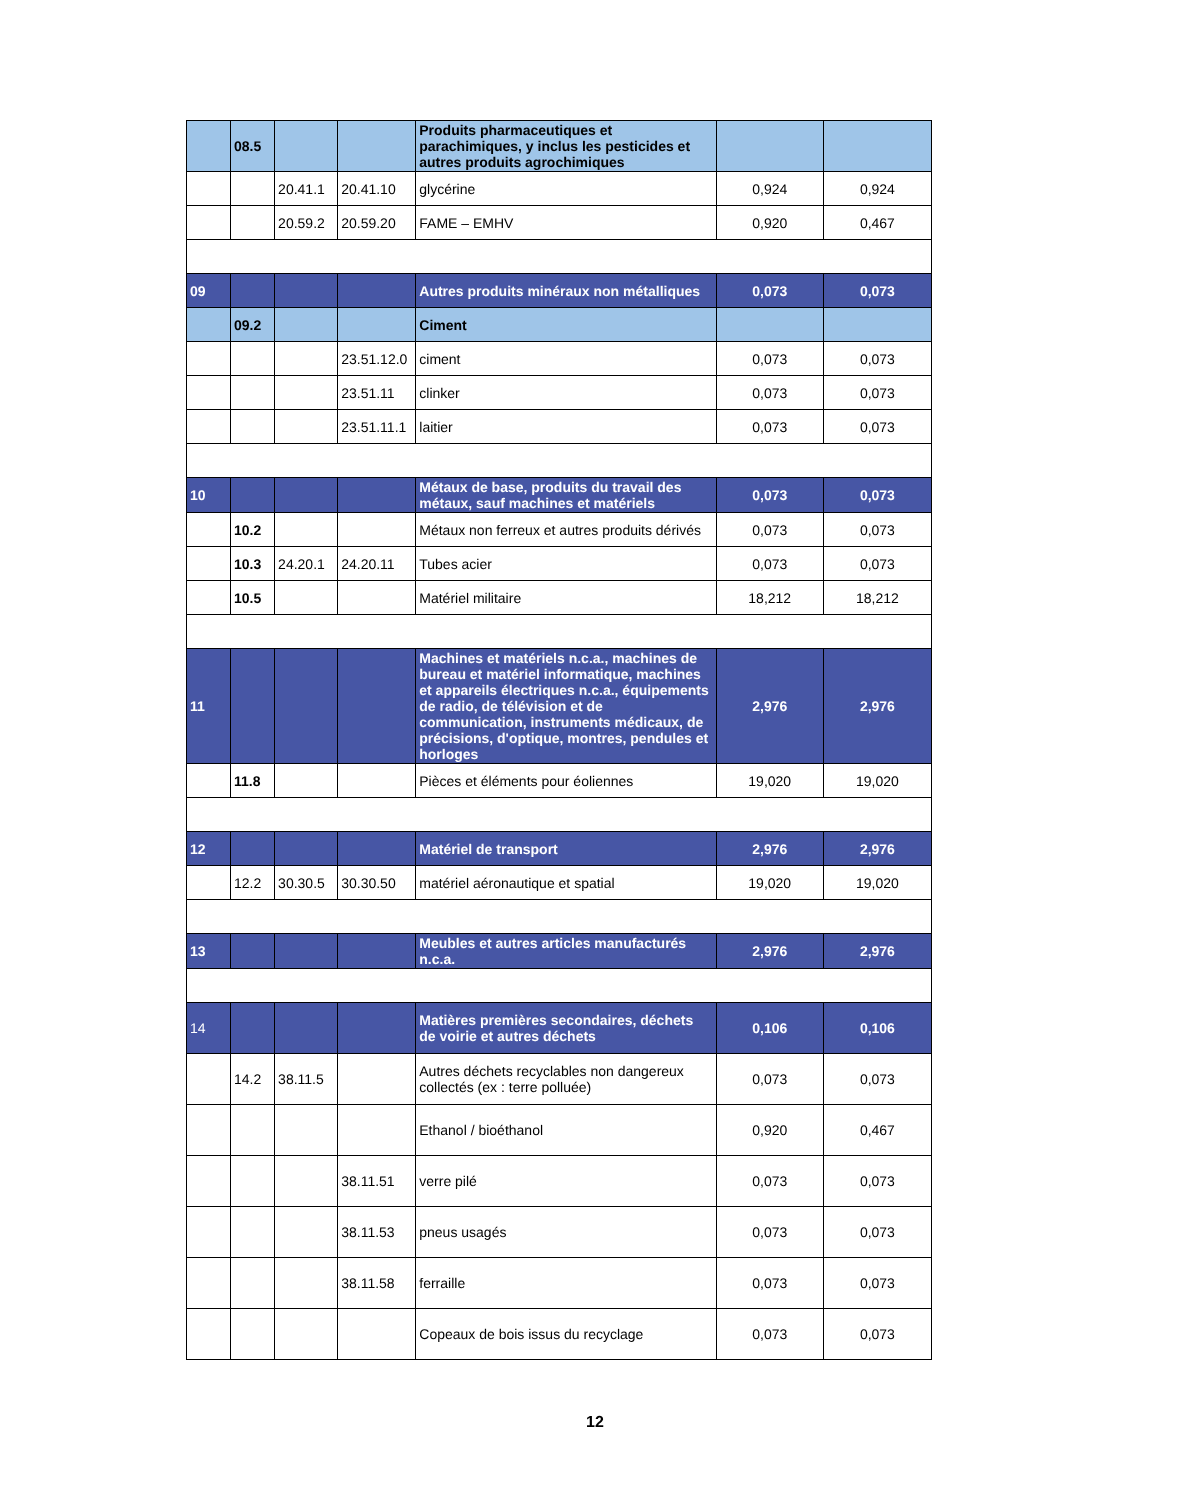| | 08.5 | | | Produits pharmaceutiques et parachimiques, y inclus les pesticides et autres produits agrochimiques | | |
| | | 20.41.1 | 20.41.10 | glycérine | 0,924 | 0,924 |
| | | 20.59.2 | 20.59.20 | FAME – EMHV | 0,920 | 0,467 |
| 09 | | | | Autres produits minéraux non métalliques | 0,073 | 0,073 |
| | 09.2 | | | Ciment | | |
| | | | 23.51.12.0 | ciment | 0,073 | 0,073 |
| | | | 23.51.11 | clinker | 0,073 | 0,073 |
| | | | 23.51.11.1 | laitier | 0,073 | 0,073 |
| 10 | | | | Métaux de base, produits du travail des métaux, sauf machines et matériels | 0,073 | 0,073 |
| | 10.2 | | | Métaux non ferreux et autres produits dérivés | 0,073 | 0,073 |
| | 10.3 | 24.20.1 | 24.20.11 | Tubes acier | 0,073 | 0,073 |
| | 10.5 | | | Matériel militaire | 18,212 | 18,212 |
| 11 | | | | Machines et matériels n.c.a., machines de bureau et matériel informatique, machines et appareils électriques n.c.a., équipements de radio, de télévision et de communication, instruments médicaux, de précisions, d'optique, montres, pendules et horloges | 2,976 | 2,976 |
| | 11.8 | | | Pièces et éléments pour éoliennes | 19,020 | 19,020 |
| 12 | | | | Matériel de transport | 2,976 | 2,976 |
| | 12.2 | 30.30.5 | 30.30.50 | matériel aéronautique et spatial | 19,020 | 19,020 |
| 13 | | | | Meubles et autres articles manufacturés n.c.a. | 2,976 | 2,976 |
| 14 | | | | Matières premières secondaires, déchets de voirie et autres déchets | 0,106 | 0,106 |
| | 14.2 | 38.11.5 | | Autres déchets recyclables non dangereux collectés (ex : terre polluée) | 0,073 | 0,073 |
| | | | | Ethanol / bioéthanol | 0,920 | 0,467 |
| | | | 38.11.51 | verre pilé | 0,073 | 0,073 |
| | | | 38.11.53 | pneus usagés | 0,073 | 0,073 |
| | | | 38.11.58 | ferraille | 0,073 | 0,073 |
| | | | | Copeaux de bois issus du recyclage | 0,073 | 0,073 |
12